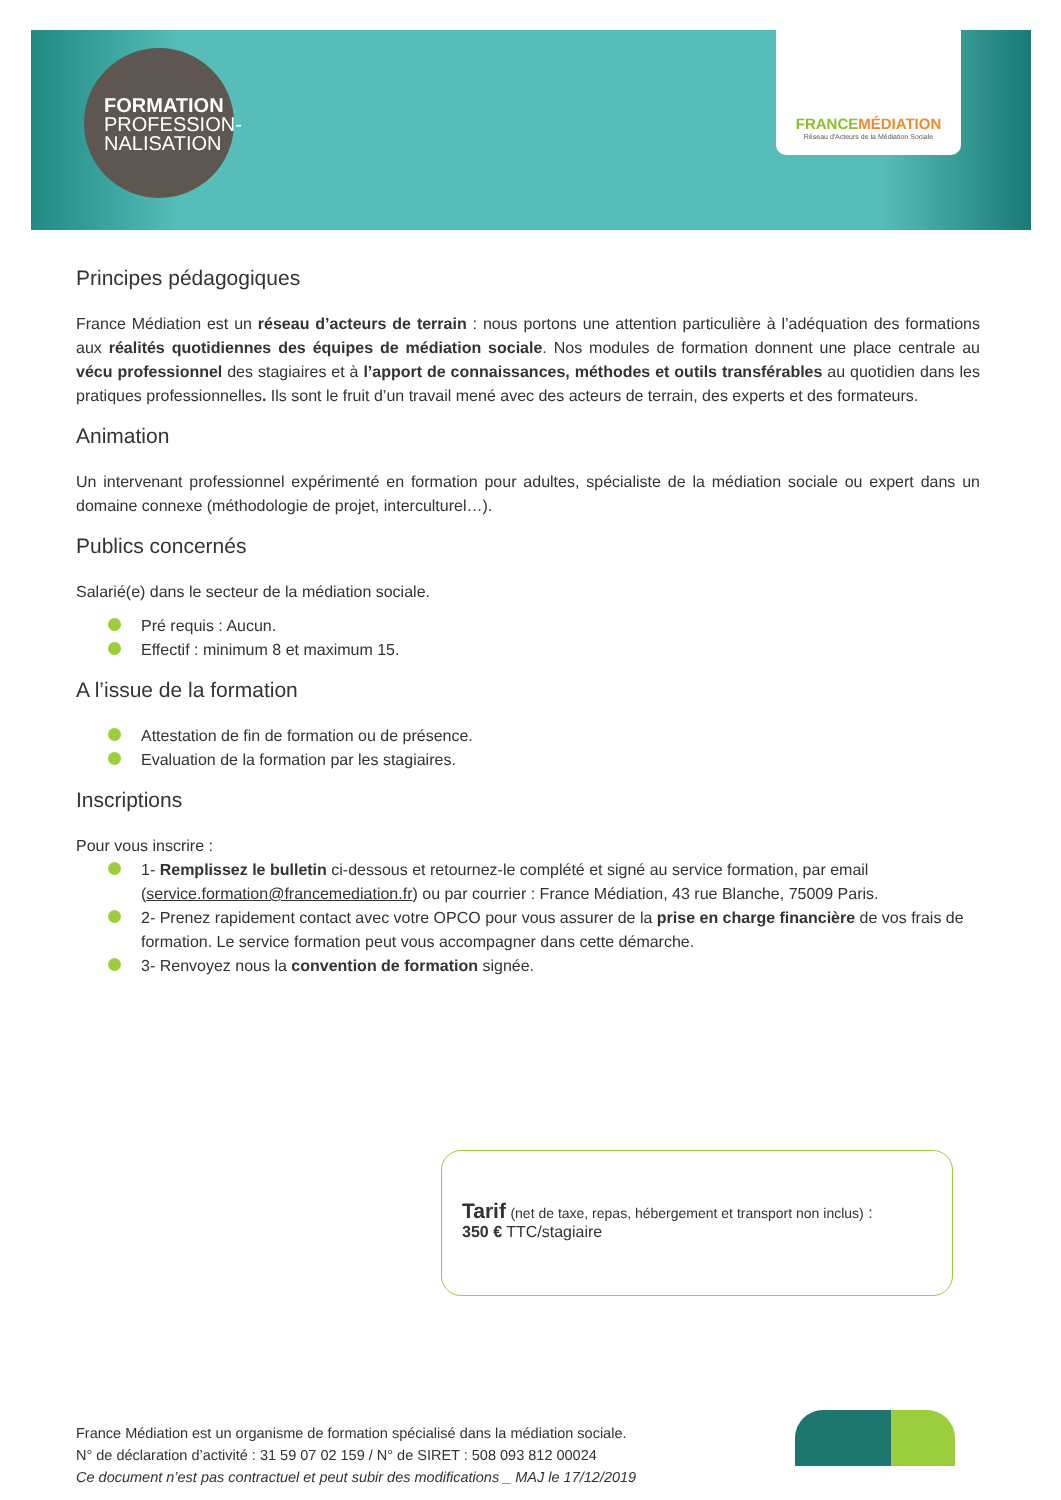FORMATION
PROFESSION-
NALISATION
FRANCEMÉDIATION
Réseau d'Acteurs de la Médiation Sociale
Principes pédagogiques
France Médiation est un réseau d’acteurs de terrain : nous portons une attention particulière à l’adéquation des formations aux réalités quotidiennes des équipes de médiation sociale. Nos modules de formation donnent une place centrale au vécu professionnel des stagiaires et à l’apport de connaissances, méthodes et outils transférables au quotidien dans les pratiques professionnelles. Ils sont le fruit d’un travail mené avec des acteurs de terrain, des experts et des formateurs.
Animation
Un intervenant professionnel expérimenté en formation pour adultes, spécialiste de la médiation sociale ou expert dans un domaine connexe (méthodologie de projet, interculturel…).
Publics concernés
Salarié(e) dans le secteur de la médiation sociale.
Pré requis : Aucun.
Effectif : minimum 8 et maximum 15.
A l’issue de la formation
Attestation de fin de formation ou de présence.
Evaluation de la formation par les stagiaires.
Inscriptions
Pour vous inscrire :
1- Remplissez le bulletin ci-dessous et retournez-le complété et signé au service formation, par email (service.formation@francemediation.fr) ou par courrier : France Médiation, 43 rue Blanche, 75009 Paris.
2- Prenez rapidement contact avec votre OPCO pour vous assurer de la prise en charge financière de vos frais de formation. Le service formation peut vous accompagner dans cette démarche.
3- Renvoyez nous la convention de formation signée.
Tarif (net de taxe, repas, hébergement et transport non inclus) :
350 € TTC/stagiaire
France Médiation est un organisme de formation spécialisé dans la médiation sociale.
N° de déclaration d’activité : 31 59 07 02 159 / N° de SIRET : 508 093 812 00024
Ce document n’est pas contractuel et peut subir des modifications _ MAJ le 17/12/2019